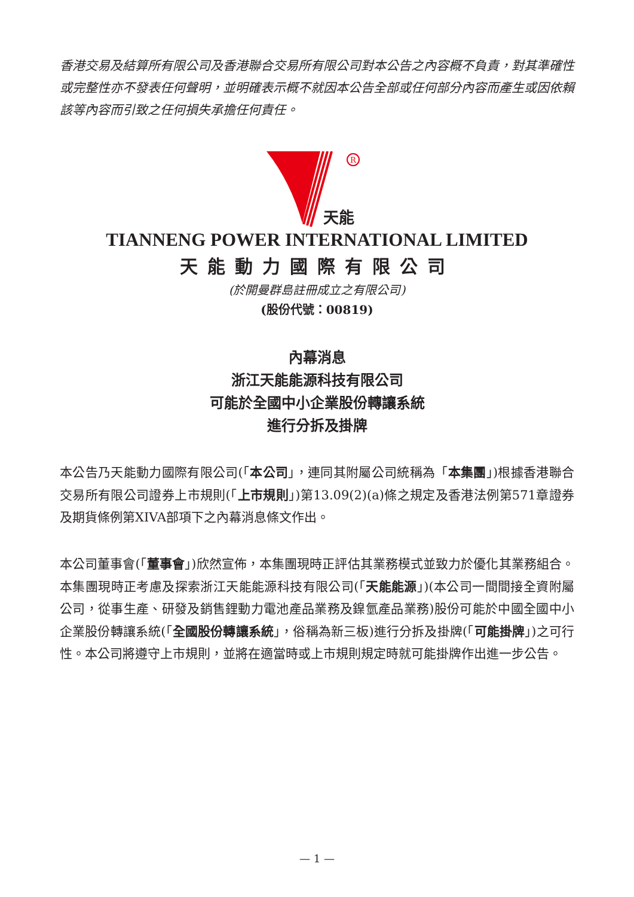香港交易及結算所有限公司及香港聯合交易所有限公司對本公告之內容概不負責，對其準確性或完整性亦不發表任何聲明，並明確表示概不就因本公告全部或任何部分內容而產生或因依賴該等內容而引致之任何損失承擔任何責任。
R
天能
TIANNENG POWER INTERNATIONAL LIMITED
天能動力國際有限公司
(於開曼群島註冊成立之有限公司)
(股份代號：00819)
內幕消息
浙江天能能源科技有限公司
可能於全國中小企業股份轉讓系統
進行分拆及掛牌
本公告乃天能動力國際有限公司(「本公司」，連同其附屬公司統稱為「本集團」)根據香港聯合交易所有限公司證券上市規則(「上市規則」)第13.09(2)(a)條之規定及香港法例第571章證券及期貨條例第XIVA部項下之內幕消息條文作出。
本公司董事會(「董事會」)欣然宣佈，本集團現時正評估其業務模式並致力於優化其業務組合。本集團現時正考慮及探索浙江天能能源科技有限公司(「天能能源」)(本公司一間間接全資附屬公司，從事生產、研發及銷售鋰動力電池產品業務及鎳氫產品業務)股份可能於中國全國中小企業股份轉讓系統(「全國股份轉讓系統」，俗稱為新三板)進行分拆及掛牌(「可能掛牌」)之可行性。本公司將遵守上市規則，並將在適當時或上市規則規定時就可能掛牌作出進一步公告。
— 1 —